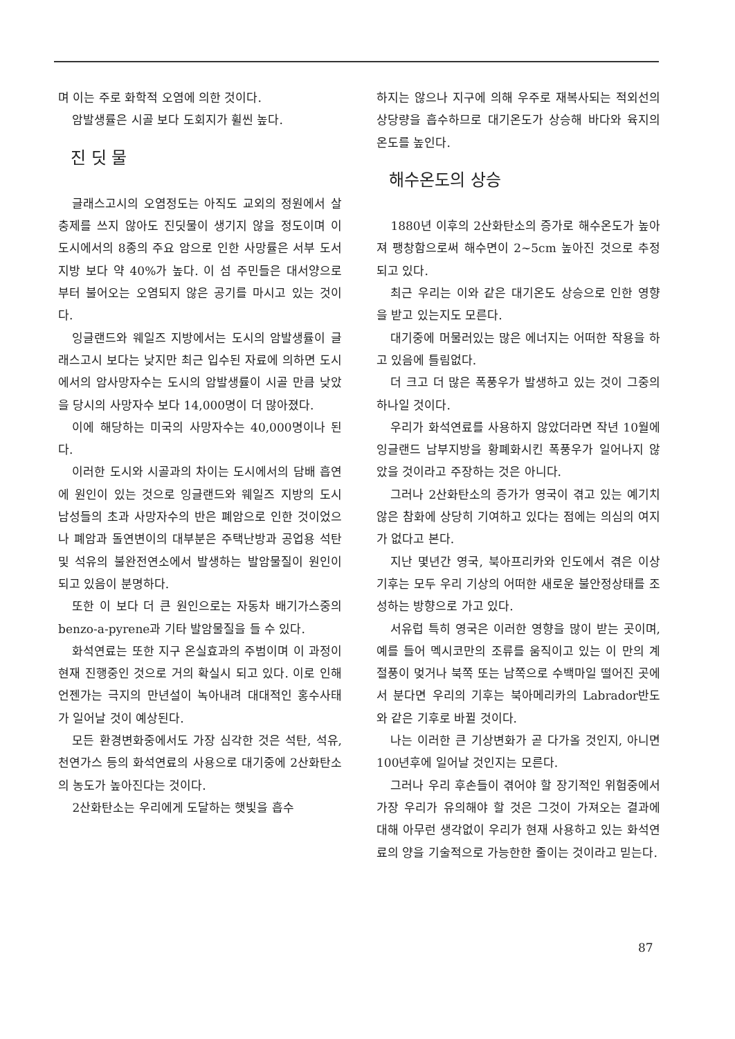며 이는 주로 화학적 오염에 의한 것이다.
암발생률은 시골 보다 도회지가 휠씬 높다.
진 딧 물
글래스고시의 오염정도는 아직도 교외의 정원에서 살충제를 쓰지 않아도 진딧물이 생기지 않을 정도이며 이 도시에서의 8종의 주요 암으로 인한 사망률은 서부 도서지방 보다 약 40%가 높다. 이 섬 주민들은 대서양으로 부터 불어오는 오염되지 않은 공기를 마시고 있는 것이다.
잉글랜드와 웨일즈 지방에서는 도시의 암발생률이 글래스고시 보다는 낮지만 최근 입수된 자료에 의하면 도시에서의 암사망자수는 도시의 암발생률이 시골 만큼 낮았을 당시의 사망자수 보다 14,000명이 더 많아졌다.
이에 해당하는 미국의 사망자수는 40,000명이나 된다.
이러한 도시와 시골과의 차이는 도시에서의 담배 흡연에 원인이 있는 것으로 잉글랜드와 웨일즈 지방의 도시 남성들의 초과 사망자수의 반은 폐암으로 인한 것이었으나 폐암과 돌연변이의 대부분은 주택난방과 공업용 석탄 및 석유의 불완전연소에서 발생하는 발암물질이 원인이 되고 있음이 분명하다.
또한 이 보다 더 큰 원인으로는 자동차 배기가스중의 benzo-a-pyrene과 기타 발암물질을 들 수 있다.
화석연료는 또한 지구 온실효과의 주범이며 이 과정이 현재 진행중인 것으로 거의 확실시 되고 있다. 이로 인해 언젠가는 극지의 만년설이 녹아내려 대대적인 홍수사태가 일어날 것이 예상된다.
모든 환경변화중에서도 가장 심각한 것은 석탄, 석유, 천연가스 등의 화석연료의 사용으로 대기중에 2산화탄소의 농도가 높아진다는 것이다.
2산화탄소는 우리에게 도달하는 햇빛을 흡수
하지는 않으나 지구에 의해 우주로 재복사되는 적외선의 상당량을 흡수하므로 대기온도가 상승해 바다와 육지의 온도를 높인다.
해수온도의 상승
1880년 이후의 2산화탄소의 증가로 해수온도가 높아져 팽창함으로써 해수면이 2~5cm 높아진 것으로 추정되고 있다.
최근 우리는 이와 같은 대기온도 상승으로 인한 영향을 받고 있는지도 모른다.
대기중에 머물러있는 많은 에너지는 어떠한 작용을 하고 있음에 틀림없다.
더 크고 더 많은 폭풍우가 발생하고 있는 것이 그중의 하나일 것이다.
우리가 화석연료를 사용하지 않았더라면 작년 10월에 잉글랜드 남부지방을 황폐화시킨 폭풍우가 일어나지 않았을 것이라고 주장하는 것은 아니다.
그러나 2산화탄소의 증가가 영국이 겪고 있는 예기치 않은 참화에 상당히 기여하고 있다는 점에는 의심의 여지가 없다고 본다.
지난 몇년간 영국, 북아프리카와 인도에서 겪은 이상기후는 모두 우리 기상의 어떠한 새로운 불안정상태를 조성하는 방향으로 가고 있다.
서유럽 특히 영국은 이러한 영향을 많이 받는 곳이며, 예를 들어 멕시코만의 조류를 움직이고 있는 이 만의 계절풍이 멎거나 북쪽 또는 남쪽으로 수백마일 떨어진 곳에서 분다면 우리의 기후는 북아메리카의 Labrador반도와 같은 기후로 바뀔 것이다.
나는 이러한 큰 기상변화가 곧 다가올 것인지, 아니면 100년후에 일어날 것인지는 모른다.
그러나 우리 후손들이 겪어야 할 장기적인 위험중에서 가장 우리가 유의해야 할 것은 그것이 가져오는 결과에 대해 아무런 생각없이 우리가 현재 사용하고 있는 화석연료의 양을 기술적으로 가능한한 줄이는 것이라고 믿는다.
87